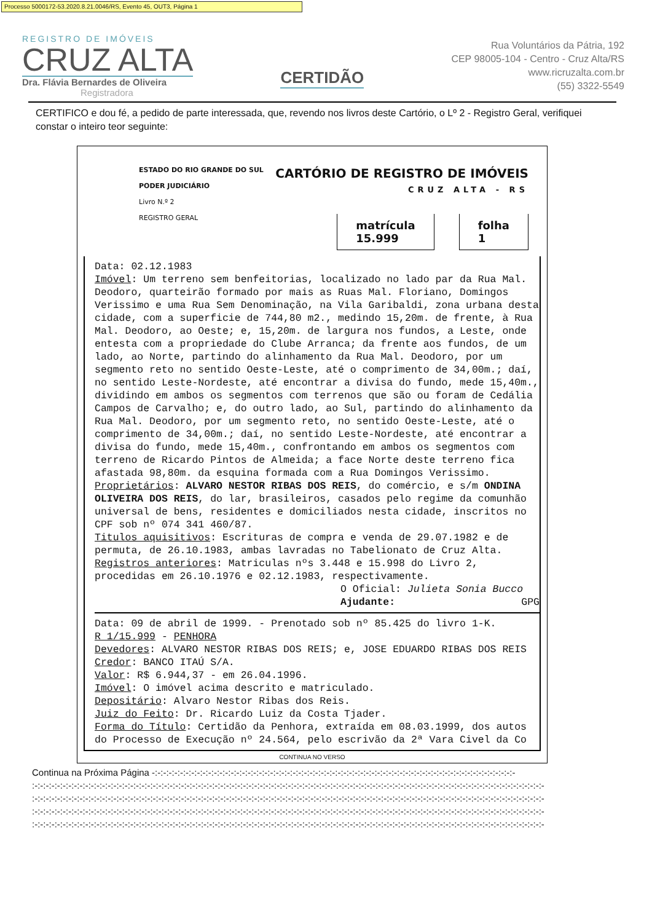Processo 5000172-53.2020.8.21.0046/RS, Evento 45, OUT3, Página 1
REGISTRO DE IMÓVEIS
CRUZ ALTA
Dra. Flávia Bernardes de Oliveira
Registradora
CERTIDÃO
Rua Voluntários da Pátria, 192
CEP 98005-104 - Centro - Cruz Alta/RS
www.ricruzalta.com.br
(55) 3322-5549
CERTIFICO e dou fé, a pedido de parte interessada, que, revendo nos livros deste Cartório, o Lº 2 - Registro Geral, verifiquei constar o inteiro teor seguinte:
ESTADO DO RIO GRANDE DO SUL
PODER JUDICIÁRIO
Livro N.º 2
REGISTRO GERAL
CARTÓRIO DE REGISTRO DE IMÓVEIS
CRUZ ALTA - RS
matrícula
15.999
folha
1
Data: 02.12.1983
Imóvel: Um terreno sem benfeitorias, localizado no lado par da Rua Mal. Deodoro, quarteirão formado por mais as Ruas Mal. Floriano, Domingos Verissimo e uma Rua Sem Denominação, na Vila Garibaldi, zona urbana desta cidade, com a superficie de 744,80 m2., medindo 15,20m. de frente, à Rua Mal. Deodoro, ao Oeste; e, 15,20m. de largura nos fundos, a Leste, onde entesta com a propriedade do Clube Arranca; da frente aos fundos, de um lado, ao Norte, partindo do alinhamento da Rua Mal. Deodoro, por um segmento reto no sentido Oeste-Leste, até o comprimento de 34,00m.; daí, no sentido Leste-Nordeste, até encontrar a divisa do fundo, mede 15,40m., dividindo em ambos os segmentos com terrenos que são ou foram de Cedália Campos de Carvalho; e, do outro lado, ao Sul, partindo do alinhamento da Rua Mal. Deodoro, por um segmento reto, no sentido Oeste-Leste, até o comprimento de 34,00m.; daí, no sentido Leste-Nordeste, até encontrar a divisa do fundo, mede 15,40m., confrontando em ambos os segmentos com terreno de Ricardo Pintos de Almeida; a face Norte deste terreno fica afastada 98,80m. da esquina formada com a Rua Domingos Verissimo.
Proprietários: ALVARO NESTOR RIBAS DOS REIS, do comércio, e s/m ONDINA OLIVEIRA DOS REIS, do lar, brasileiros, casados pelo regime da comunhão universal de bens, residentes e domiciliados nesta cidade, inscritos no CPF sob nº 074 341 460/87.
Titulos aquisitivos: Escrituras de compra e venda de 29.07.1982 e de permuta, de 26.10.1983, ambas lavradas no Tabelionato de Cruz Alta.
Registros anteriores: Matriculas nºs 3.448 e 15.998 do Livro 2, procedidas em 26.10.1976 e 02.12.1983, respectivamente.
O Oficial: Julieta Sonia Bucco
Ajudante: GPG
Data: 09 de abril de 1999. - Prenotado sob nº 85.425 do livro 1-K.
R 1/15.999 - PENHORA
Devedores: ALVARO NESTOR RIBAS DOS REIS; e, JOSE EDUARDO RIBAS DOS REIS
Credor: BANCO ITAÚ S/A.
Valor: R$ 6.944,37 - em 26.04.1996.
Imóvel: O imóvel acima descrito e matriculado.
Depositário: Alvaro Nestor Ribas dos Reis.
Juiz do Feito: Dr. Ricardo Luiz da Costa Tjader.
Forma do Título: Certidão da Penhora, extraída em 08.03.1999, dos autos do Processo de Execução nº 24.564, pelo escrivão da 2ª Vara Civel da Co
CONTINUA NO VERSO
Continua na Próxima Página -:-:-:-:-:-:-:-:-:-:-:-:-:-:-:-:-:-:-:-:-:-:-:-:-:-:-:-:-:-:-:-:-:-:-:-:-:-:-:-:-:-:-:-:-:-:-:-:-:-:-:-:-:-:-:-:-:-:-:-:-:-:-:-:-
:-:-:-:-:-:-:-:-:-:-:-:-:-:-:-:-:-:-:-:-:-:-:-:-:-:-:-:-:-:-:-:-:-:-:-:-:-:-:-:-:-:-:-:-:-:-:-:-:-:-:-:-:-:-:-:-:-:-:-:-:-:-:-:-:-:-:-:-:-:-:-:-:-:-:-:-:-:-:-:-:-:-:-:-:-:-:-:-:-:-:-
:-:-:-:-:-:-:-:-:-:-:-:-:-:-:-:-:-:-:-:-:-:-:-:-:-:-:-:-:-:-:-:-:-:-:-:-:-:-:-:-:-:-:-:-:-:-:-:-:-:-:-:-:-:-:-:-:-:-:-:-:-:-:-:-:-:-:-:-:-:-:-:-:-:-:-:-:-:-:-:-:-:-:-:-:-:-:-:-:-:-:-
:-:-:-:-:-:-:-:-:-:-:-:-:-:-:-:-:-:-:-:-:-:-:-:-:-:-:-:-:-:-:-:-:-:-:-:-:-:-:-:-:-:-:-:-:-:-:-:-:-:-:-:-:-:-:-:-:-:-:-:-:-:-:-:-:-:-:-:-:-:-:-:-:-:-:-:-:-:-:-:-:-:-:-:-:-:-:-:-:-:-:-
:-:-:-:-:-:-:-:-:-:-:-:-:-:-:-:-:-:-:-:-:-:-:-:-:-:-:-:-:-:-:-:-:-:-:-:-:-:-:-:-:-:-:-:-:-:-:-:-:-:-:-:-:-:-:-:-:-:-:-:-:-:-:-:-:-:-:-:-:-:-:-:-:-:-:-:-:-:-:-:-:-:-:-:-:-:-:-:-:-:-:-